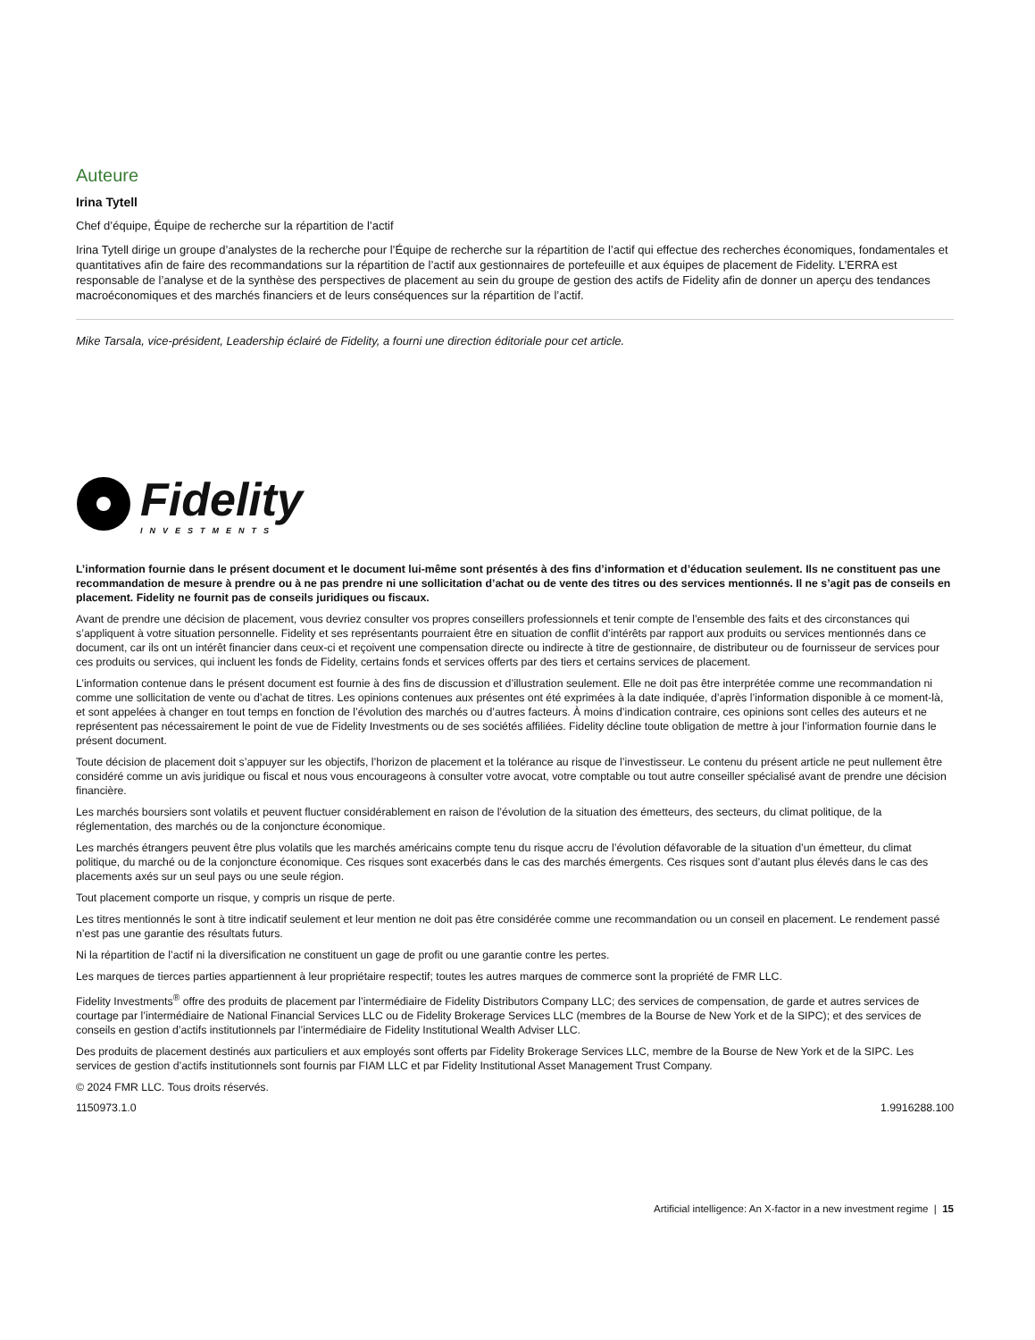Auteure
Irina Tytell
Chef d’équipe, Équipe de recherche sur la répartition de l’actif
Irina Tytell dirige un groupe d’analystes de la recherche pour l’Équipe de recherche sur la répartition de l’actif qui effectue des recherches économiques, fondamentales et quantitatives afin de faire des recommandations sur la répartition de l’actif aux gestionnaires de portefeuille et aux équipes de placement de Fidelity. L’ERRA est responsable de l’analyse et de la synthèse des perspectives de placement au sein du groupe de gestion des actifs de Fidelity afin de donner un aperçu des tendances macroéconomiques et des marchés financiers et de leurs conséquences sur la répartition de l’actif.
Mike Tarsala, vice-président, Leadership éclairé de Fidelity, a fourni une direction éditoriale pour cet article.
Fidelity
INVESTMENTS
L’information fournie dans le présent document et le document lui-même sont présentés à des fins d’information et d’éducation seulement. Ils ne constituent pas une recommandation de mesure à prendre ou à ne pas prendre ni une sollicitation d’achat ou de vente des titres ou des services mentionnés. Il ne s’agit pas de conseils en placement. Fidelity ne fournit pas de conseils juridiques ou fiscaux.
Avant de prendre une décision de placement, vous devriez consulter vos propres conseillers professionnels et tenir compte de l’ensemble des faits et des circonstances qui s’appliquent à votre situation personnelle. Fidelity et ses représentants pourraient être en situation de conflit d’intérêts par rapport aux produits ou services mentionnés dans ce document, car ils ont un intérêt financier dans ceux-ci et reçoivent une compensation directe ou indirecte à titre de gestionnaire, de distributeur ou de fournisseur de services pour ces produits ou services, qui incluent les fonds de Fidelity, certains fonds et services offerts par des tiers et certains services de placement.
L’information contenue dans le présent document est fournie à des fins de discussion et d’illustration seulement. Elle ne doit pas être interprétée comme une recommandation ni comme une sollicitation de vente ou d’achat de titres. Les opinions contenues aux présentes ont été exprimées à la date indiquée, d’après l’information disponible à ce moment-là, et sont appelées à changer en tout temps en fonction de l’évolution des marchés ou d’autres facteurs. À moins d’indication contraire, ces opinions sont celles des auteurs et ne représentent pas nécessairement le point de vue de Fidelity Investments ou de ses sociétés affiliées. Fidelity décline toute obligation de mettre à jour l’information fournie dans le présent document.
Toute décision de placement doit s’appuyer sur les objectifs, l’horizon de placement et la tolérance au risque de l’investisseur. Le contenu du présent article ne peut nullement être considéré comme un avis juridique ou fiscal et nous vous encourageons à consulter votre avocat, votre comptable ou tout autre conseiller spécialisé avant de prendre une décision financière.
Les marchés boursiers sont volatils et peuvent fluctuer considérablement en raison de l’évolution de la situation des émetteurs, des secteurs, du climat politique, de la réglementation, des marchés ou de la conjoncture économique.
Les marchés étrangers peuvent être plus volatils que les marchés américains compte tenu du risque accru de l’évolution défavorable de la situation d’un émetteur, du climat politique, du marché ou de la conjoncture économique. Ces risques sont exacerbés dans le cas des marchés émergents. Ces risques sont d’autant plus élevés dans le cas des placements axés sur un seul pays ou une seule région.
Tout placement comporte un risque, y compris un risque de perte.
Les titres mentionnés le sont à titre indicatif seulement et leur mention ne doit pas être considérée comme une recommandation ou un conseil en placement. Le rendement passé n’est pas une garantie des résultats futurs.
Ni la répartition de l’actif ni la diversification ne constituent un gage de profit ou une garantie contre les pertes.
Les marques de tierces parties appartiennent à leur propriétaire respectif; toutes les autres marques de commerce sont la propriété de FMR LLC.
Fidelity Investments<sup>®</sup> offre des produits de placement par l’intermédiaire de Fidelity Distributors Company LLC; des services de compensation, de garde et autres services de courtage par l’intermédiaire de National Financial Services LLC ou de Fidelity Brokerage Services LLC (membres de la Bourse de New York et de la SIPC); et des services de conseils en gestion d’actifs institutionnels par l’intermédiaire de Fidelity Institutional Wealth Adviser LLC.
Des produits de placement destinés aux particuliers et aux employés sont offerts par Fidelity Brokerage Services LLC, membre de la Bourse de New York et de la SIPC. Les services de gestion d’actifs institutionnels sont fournis par FIAM LLC et par Fidelity Institutional Asset Management Trust Company.
© 2024 FMR LLC. Tous droits réservés.
1150973.1.0 1.9916288.100
Artificial intelligence: An X-factor in a new investment regime | 15